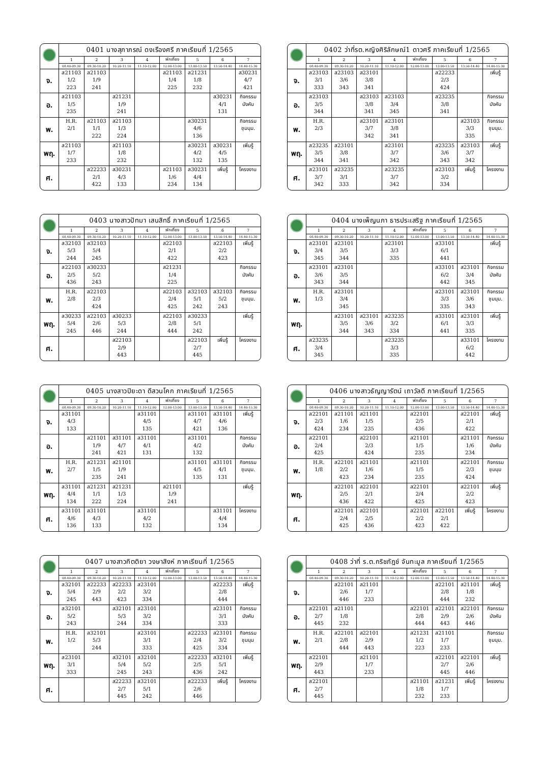| | 0401 นางสุภาภรณ์ ดงเรืองศรี ภาคเรียนที่ 1/2565 | | | | | | | |
| | 1 | 2 | 3 | 4 | พักเที่ยง | 5 | 6 | 7 |
| | 08.40-09.30 | 09.30-10.20 | 10.20-11.10 | 11.10-12.00 | 12.00-13.00 | 13.00-13.50 | 13.50-14.40 | 14.40-15.30 |
| จ. | ส21103 1/2 223 | ส21103 1/9 241 | | | ส21103 1/4 225 | ส21231 1/8 232 | | ส30231 4/7 421 |
| อ. | ส21103 1/5 235 | | ส21231 1/9 241 | | | | ส30231 4/1 131 | กิจกรรม บังคับ |
| พ. | H.R. 2/1 | ส21103 1/1 222 | ส21103 1/3 224 | | | ส30231 4/6 136 | | กิจกรรม ชุมนุม. |
| พฤ. | ส21103 1/7 233 | | ส21103 1/8 232 | | | ส30231 4/2 132 | ส30231 4/5 135 | เพิ่มรู้ |
| ศ. | | ส22233 2/1 422 | ส30231 4/3 133 | | ส21103 1/6 234 | ส30231 4/4 134 | เพิ่มรู้ | โครงงาน |
| | 0402 ว่าที่รต.หญิงศิริลักษณ์1 ดาวศรี ภาคเรียนที่ 1/2565 | | | | | | | |
| | 1 | 2 | 3 | 4 | พักเที่ยง | 5 | 6 | 7 |
| | 08.40-09.30 | 09.30-10.20 | 10.20-11.10 | 11.10-12.00 | 12.00-13.00 | 13.00-13.50 | 13.50-14.40 | 14.40-15.30 |
| จ. | ส23103 3/1 333 | ส23103 3/6 343 | ส23101 3/8 341 | | | ส22233 2/3 424 | | เพิ่มรู้ |
| อ. | ส23103 3/5 344 | | ส23103 3/8 341 | ส23103 3/4 345 | | ส23235 3/8 341 | | กิจกรรม บังคับ |
| พ. | H.R. 2/3 | | ส23101 3/7 342 | ส23101 3/8 341 | | | ส23103 3/3 335 | กิจกรรม ชุมนุม. |
| พฤ. | ส23235 3/5 344 | ส23101 3/8 341 | | ส23101 3/7 342 | | ส23235 3/6 343 | ส23103 3/7 342 | เพิ่มรู้ |
| ศ. | ส23101 3/7 342 | ส23235 3/1 333 | | ส23235 3/7 342 | | ส23103 3/2 334 | เพิ่มรู้ | โครงงาน |
| | 0403 นางสาวปัทมา เสนสิทธิ์ ภาคเรียนที่ 1/2565 | | | | | | | |
| | 1 | 2 | 3 | 4 | พักเที่ยง | 5 | 6 | 7 |
| | 08.40-09.30 | 09.30-10.20 | 10.20-11.10 | 11.10-12.00 | 12.00-13.00 | 13.00-13.50 | 13.50-14.40 | 14.40-15.30 |
| จ. | ส32103 5/3 244 | ส32103 5/4 245 | | | ส22103 2/1 422 | | ส22103 2/2 423 | เพิ่มรู้ |
| อ. | ส22103 2/5 436 | ส30233 5/2 243 | | | ส21231 1/4 225 | | | กิจกรรม บังคับ |
| พ. | H.R. 2/8 | ส22103 2/3 424 | | | ส22103 2/4 425 | ส32103 5/1 242 | ส32103 5/2 243 | กิจกรรม ชุมนุม. |
| พฤ. | ส30233 5/4 245 | ส22103 2/6 446 | ส30233 5/3 244 | | ส22103 2/8 444 | ส30233 5/1 242 | | เพิ่มรู้ |
| ศ. | | | ส22103 2/9 443 | | | ส22103 2/7 445 | เพิ่มรู้ | โครงงาน |
| | 0404 นางเพ็ญนภา ธารประเสริฐ ภาคเรียนที่ 1/2565 | | | | | | | |
| | 1 | 2 | 3 | 4 | พักเที่ยง | 5 | 6 | 7 |
| | 08.40-09.30 | 09.30-10.20 | 10.20-11.10 | 11.10-12.00 | 12.00-13.00 | 13.00-13.50 | 13.50-14.40 | 14.40-15.30 |
| จ. | ส23101 3/4 345 | ส23101 3/5 344 | | ส23101 3/3 335 | | ส33101 6/1 441 | | เพิ่มรู้ |
| อ. | ส23101 3/6 343 | ส23101 3/5 344 | | | | ส33101 6/2 442 | ส23101 3/4 345 | กิจกรรม บังคับ |
| พ. | H.R. 1/3 | ส23101 3/4 345 | | | | ส23101 3/3 335 | ส23101 3/6 343 | กิจกรรม ชุมนุม. |
| พฤ. | | ส23101 3/5 344 | ส23101 3/6 343 | ส23235 3/2 334 | | ส33101 6/1 441 | ส23101 3/3 335 | เพิ่มรู้ |
| ศ. | ส23235 3/4 345 | | | ส23235 3/3 335 | | | ส33101 6/2 442 | โครงงาน |
| | 0405 นางสาวปิยะดา ดีสวนโคก ภาคเรียนที่ 1/2565 | | | | | | | |
| | 1 | 2 | 3 | 4 | พักเที่ยง | 5 | 6 | 7 |
| | 08.40-09.30 | 09.30-10.20 | 10.20-11.10 | 11.10-12.00 | 12.00-13.00 | 13.00-13.50 | 13.50-14.40 | 14.40-15.30 |
| จ. | ส31101 4/3 133 | | | ส31101 4/5 135 | | ส31101 4/7 421 | ส31101 4/6 136 | เพิ่มรู้ |
| อ. | | ส21101 1/9 241 | ส31101 4/7 421 | ส31101 4/1 131 | | ส31101 4/2 132 | | กิจกรรม บังคับ |
| พ. | H.R. 2/7 | ส21231 1/5 235 | ส21101 1/9 241 | | | ส31101 4/5 135 | ส31101 4/1 131 | กิจกรรม ชุมนุม. |
| พฤ. | ส31101 4/4 134 | ส21231 1/1 222 | ส21231 1/3 224 | | ส21101 1/9 241 | | | เพิ่มรู้ |
| ศ. | ส31101 4/6 136 | ส31101 4/3 133 | | ส31101 4/2 132 | | | ส31101 4/4 134 | โครงงาน |
| | 0406 นางสาวธัญญารัตน์ เถาวัลดี ภาคเรียนที่ 1/2565 | | | | | | | |
| | 1 | 2 | 3 | 4 | พักเที่ยง | 5 | 6 | 7 |
| | 08.40-09.30 | 09.30-10.20 | 10.20-11.10 | 11.10-12.00 | 12.00-13.00 | 13.00-13.50 | 13.50-14.40 | 14.40-15.30 |
| จ. | ส22101 2/3 424 | ส21101 1/6 234 | ส21101 1/5 235 | | ส22101 2/5 436 | | ส22101 2/1 422 | เพิ่มรู้ |
| อ. | ส22101 2/4 425 | | ส22101 2/3 424 | | ส21101 1/5 235 | | ส21101 1/6 234 | กิจกรรม บังคับ |
| พ. | H.R. 1/8 | ส22101 2/2 423 | ส21101 1/6 234 | | ส21101 1/5 235 | | ส22101 2/3 424 | กิจกรรม ชุมนุม |
| พฤ. | | ส22101 2/5 436 | ส22101 2/1 422 | | ส22101 2/4 425 | | ส22101 2/2 423 | เพิ่มรู้ |
| ศ. | | ส22101 2/4 425 | ส22101 2/5 436 | | ส22101 2/2 423 | ส22101 2/1 422 | เพิ่มรู้ | โครงงาน |
| | 0407 นางสาวกิตติยา วงษาสิงห์ ภาคเรียนที่ 1/2565 | | | | | | | |
| | 1 | 2 | 3 | 4 | พักเที่ยง | 5 | 6 | 7 |
| | 08.40-09.30 | 09.30-10.20 | 10.20-11.10 | 11.10-12.00 | 12.00-13.00 | 13.00-13.50 | 13.50-14.40 | 14.40-15.30 |
| จ. | ส32101 5/4 245 | ส22233 2/9 443 | ส22233 2/2 423 | ส23101 3/2 334 | | | ส22233 2/8 444 | เพิ่มรู้ |
| อ. | ส32101 5/2 243 | | ส32101 5/3 244 | ส23101 3/2 334 | | | ส23101 3/1 333 | กิจกรรม บังคับ |
| พ. | H.R. 1/2 | ส32101 5/3 244 | | ส23101 3/1 333 | | ส22233 2/4 425 | ส23101 3/2 334 | กิจกรรม ชุมนุม |
| พฤ. | ส23101 3/1 333 | | ส32101 5/4 245 | ส32101 5/2 243 | | ส22233 2/5 436 | ส32101 5/1 242 | เพิ่มรู้ |
| ศ. | | | ส22233 2/7 445 | ส32101 5/1 242 | | ส22233 2/6 446 | เพิ่มรู้ | โครงงาน |
| | 0408 ว่าที่ ร.ต.กริชภัฎช์ จันทะมูล ภาคเรียนที่ 1/2565 | | | | | | | |
| | 1 | 2 | 3 | 4 | พักเที่ยง | 5 | 6 | 7 |
| | 08.40-09.30 | 09.30-10.20 | 10.20-11.10 | 11.10-12.00 | 12.00-13.00 | 13.00-13.50 | 13.50-14.40 | 14.40-15.30 |
| จ. | | ส22101 2/6 446 | ส21101 1/7 233 | | | ส22101 2/8 444 | ส21101 1/8 232 | เพิ่มรู้ |
| อ. | ส22101 2/7 445 | ส21101 1/8 232 | | | ส22101 2/8 444 | ส22101 2/9 443 | ส22101 2/6 446 | กิจกรรม บังคับ |
| พ. | H.R. 2/1 | ส22101 2/8 444 | ส22101 2/9 443 | | ส21231 1/2 223 | ส21101 1/7 233 | | กิจกรรม ชุมนุม. |
| พฤ. | ส22101 2/9 443 | | ส21101 1/7 233 | | | ส22101 2/7 445 | ส22101 2/6 446 | เพิ่มรู้ |
| ศ. | ส22101 2/7 445 | | | | ส21101 1/8 232 | ส21231 1/7 233 | เพิ่มรู้ | โครงงาน |